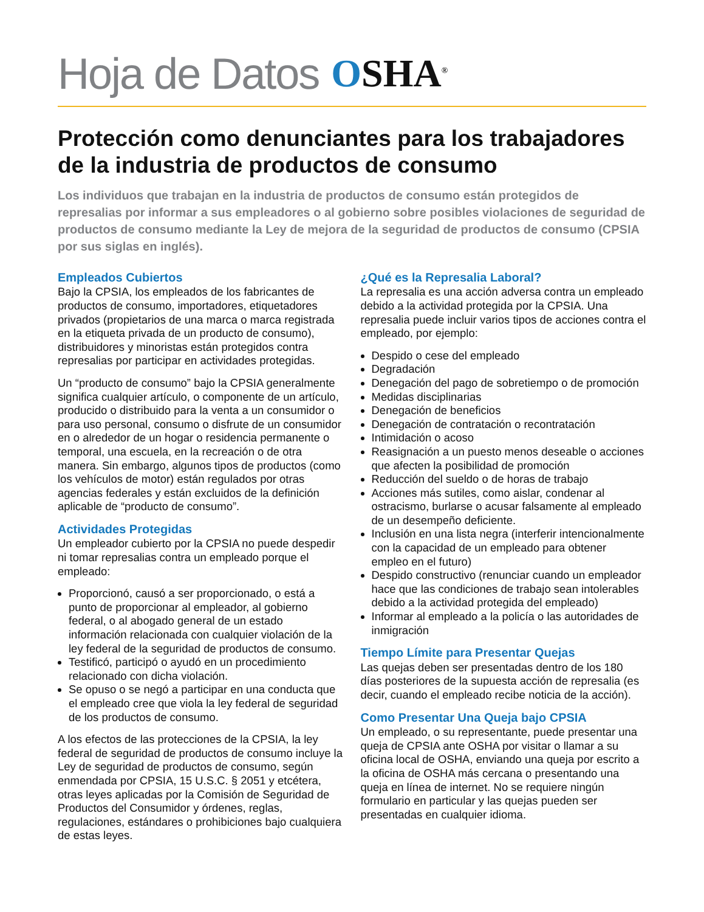Hoja de Datos OSHA<sup>®</sup>
Protección como denunciantes para los trabajadores de la industria de productos de consumo
Los individuos que trabajan en la industria de productos de consumo están protegidos de represalias por informar a sus empleadores o al gobierno sobre posibles violaciones de seguridad de productos de consumo mediante la Ley de mejora de la seguridad de productos de consumo (CPSIA por sus siglas en inglés).
Empleados Cubiertos
Bajo la CPSIA, los empleados de los fabricantes de productos de consumo, importadores, etiquetadores privados (propietarios de una marca o marca registrada en la etiqueta privada de un producto de consumo), distribuidores y minoristas están protegidos contra represalias por participar en actividades protegidas.
Un “producto de consumo” bajo la CPSIA generalmente significa cualquier artículo, o componente de un artículo, producido o distribuido para la venta a un consumidor o para uso personal, consumo o disfrute de un consumidor en o alrededor de un hogar o residencia permanente o temporal, una escuela, en la recreación o de otra manera. Sin embargo, algunos tipos de productos (como los vehículos de motor) están regulados por otras agencias federales y están excluidos de la definición aplicable de “producto de consumo”.
Actividades Protegidas
Un empleador cubierto por la CPSIA no puede despedir ni tomar represalias contra un empleado porque el empleado:
Proporcionó, causó a ser proporcionado, o está a punto de proporcionar al empleador, al gobierno federal, o al abogado general de un estado información relacionada con cualquier violación de la ley federal de la seguridad de productos de consumo.
Testificó, participó o ayudó en un procedimiento relacionado con dicha violación.
Se opuso o se negó a participar en una conducta que el empleado cree que viola la ley federal de seguridad de los productos de consumo.
A los efectos de las protecciones de la CPSIA, la ley federal de seguridad de productos de consumo incluye la Ley de seguridad de productos de consumo, según enmendada por CPSIA, 15 U.S.C. § 2051 y etcétera, otras leyes aplicadas por la Comisión de Seguridad de Productos del Consumidor y órdenes, reglas, regulaciones, estándares o prohibiciones bajo cualquiera de estas leyes.
¿Qué es la Represalia Laboral?
La represalia es una acción adversa contra un empleado debido a la actividad protegida por la CPSIA. Una represalia puede incluir varios tipos de acciones contra el empleado, por ejemplo:
Despido o cese del empleado
Degradación
Denegación del pago de sobretiempo o de promoción
Medidas disciplinarias
Denegación de beneficios
Denegación de contratación o recontratación
Intimidación o acoso
Reasignación a un puesto menos deseable o acciones que afecten la posibilidad de promoción
Reducción del sueldo o de horas de trabajo
Acciones más sutiles, como aislar, condenar al ostracismo, burlarse o acusar falsamente al empleado de un desempeño deficiente.
Inclusión en una lista negra (interferir intencionalmente con la capacidad de un empleado para obtener empleo en el futuro)
Despido constructivo (renunciar cuando un empleador hace que las condiciones de trabajo sean intolerables debido a la actividad protegida del empleado)
Informar al empleado a la policía o las autoridades de inmigración
Tiempo Límite para Presentar Quejas
Las quejas deben ser presentadas dentro de los 180 días posteriores de la supuesta acción de represalia (es decir, cuando el empleado recibe noticia de la acción).
Como Presentar Una Queja bajo CPSIA
Un empleado, o su representante, puede presentar una queja de CPSIA ante OSHA por visitar o llamar a su oficina local de OSHA, enviando una queja por escrito a la oficina de OSHA más cercana o presentando una queja en línea de internet. No se requiere ningún formulario en particular y las quejas pueden ser presentadas en cualquier idioma.